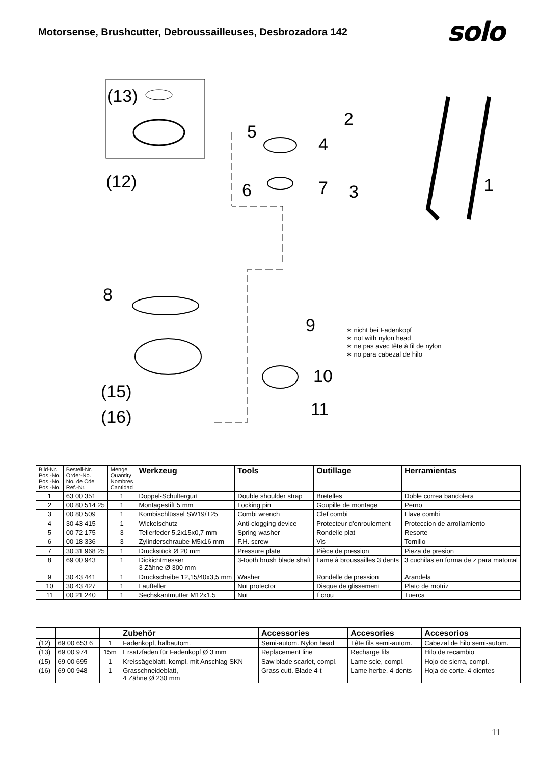Motorsense, Brushcutter, Debroussailleuses, Desbrozadora 142
solo
(13)
(12)
5
4
2
3
6
7
1
8
9
10
11
(15)
(16)
∗ nicht bei Fadenkopf
∗ not with nylon head
∗ ne pas avec tête à fil de nylon
∗ no para cabezal de hilo
| Bild-Nr. Pos.-No. Pos.-No. Pos.-No. | Bestell-Nr. Order-No. No. de Cde Ref.-Nr. | Menge Quantity Nombres Cantidad | Werkzeug | Tools | Outillage | Herramientas |
| --- | --- | --- | --- | --- | --- | --- |
| 1 | 63 00 351 | 1 | Doppel-Schultergurt | Double shoulder strap | Bretelles | Doble correa bandolera |
| 2 | 00 80 514 25 | 1 | Montagestift 5 mm | Locking pin | Goupille de montage | Perno |
| 3 | 00 80 509 | 1 | Kombischlüssel SW19/T25 | Combi wrench | Clef combi | Llave combi |
| 4 | 30 43 415 | 1 | Wickelschutz | Anti-clogging device | Protecteur d'enroulement | Proteccion de arrollamiento |
| 5 | 00 72 175 | 3 | Tellerfeder 5,2x15x0,7 mm | Spring washer | Rondelle plat | Resorte |
| 6 | 00 18 336 | 3 | Zylinderschraube M5x16 mm | F.H. screw | Vis | Tornillo |
| 7 | 30 31 968 25 | 1 | Druckstück Ø 20 mm | Pressure plate | Pièce de pression | Pieza de presion |
| 8 | 69 00 943 | 1 | Dickichtmesser 3 Zähne Ø 300 mm | 3-tooth brush blade shaft | Lame à broussailles 3 dents | 3 cuchilas en forma de z para matorral |
| 9 | 30 43 441 | 1 | Druckscheibe 12,15/40x3,5 mm | Washer | Rondelle de pression | Arandela |
| 10 | 30 43 427 | 1 | Laufteller | Nut protector | Disque de glissement | Plato de motriz |
| 11 | 00 21 240 | 1 | Sechskantmutter M12x1,5 | Nut | Écrou | Tuerca |
| | | | Zubehör | Accessories | Accesories | Accesorios |
| --- | --- | --- | --- | --- | --- | --- |
| (12) | 69 00 653 6 | 1 | Fadenkopf, halbautom. | Semi-autom. Nylon head | Tête fils semi-autom. | Cabezal de hilo semi-autom. |
| (13) | 69 00 974 | 15m | Ersatzfaden für Fadenkopf Ø 3 mm | Replacement line | Recharge fils | Hilo de recambio |
| (15) | 69 00 695 | 1 | Kreissägeblatt, kompl. mit Anschlag SKN | Saw blade scarlet, compl. | Lame scie, compl. | Hojo de sierra, compl. |
| (16) | 69 00 948 | 1 | Grasschneideblatt, 4 Zähne Ø 230 mm | Grass cutt. Blade 4-t | Lame herbe, 4-dents | Hoja de corte, 4 dientes |
11